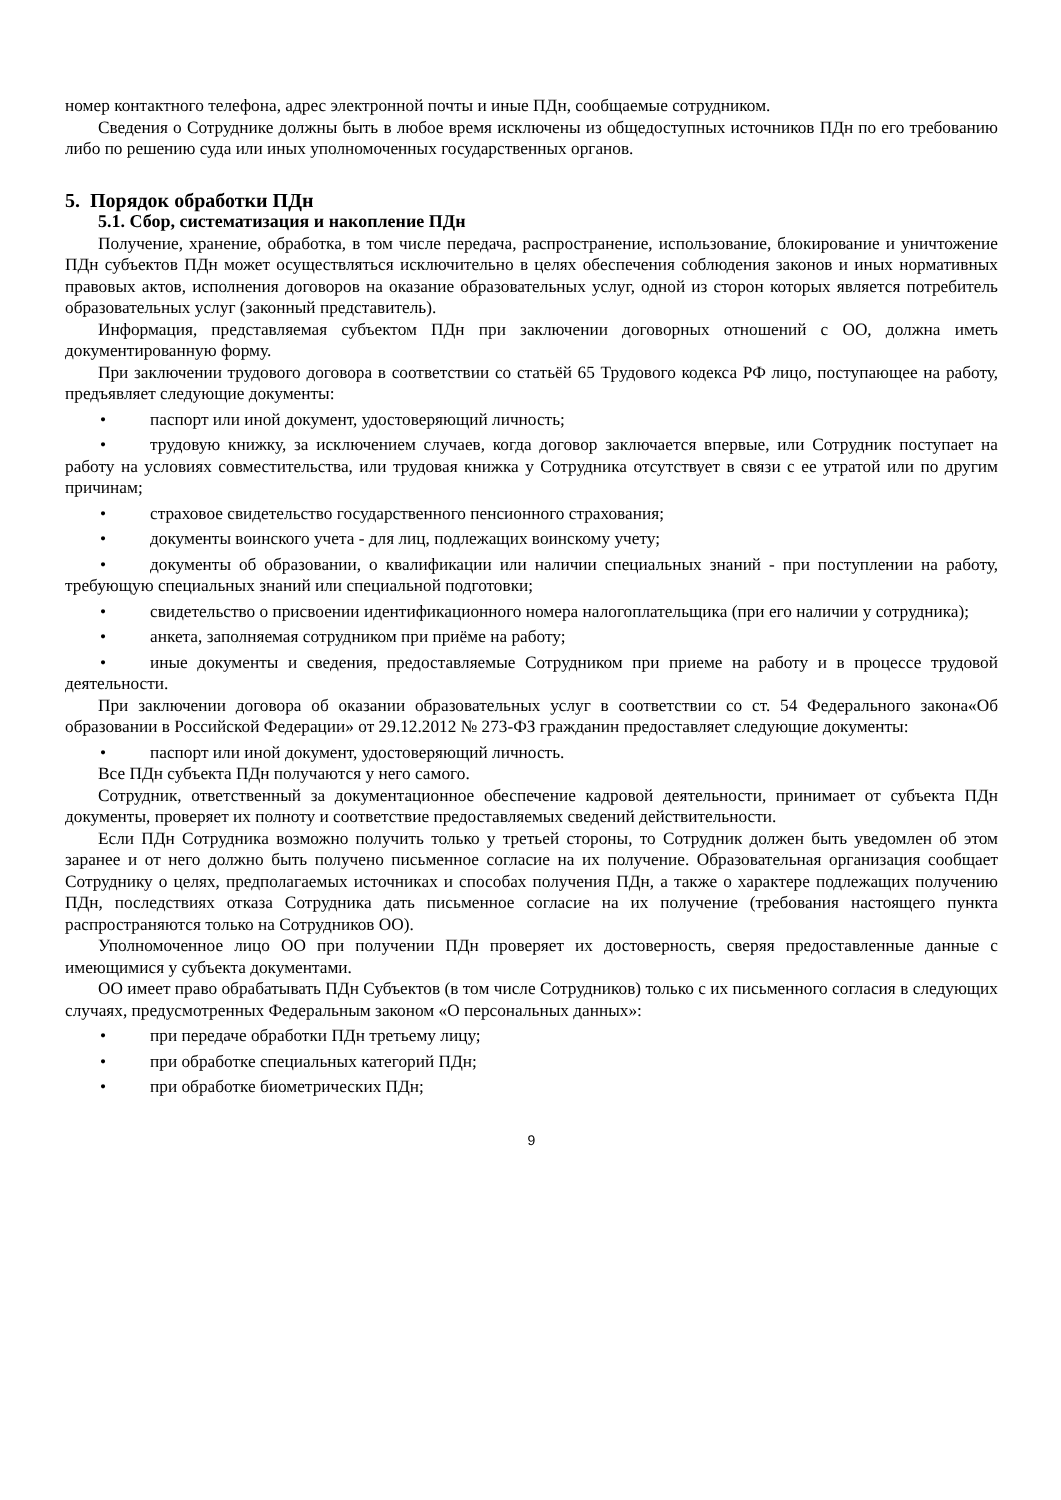номер контактного телефона, адрес электронной почты и иные ПДн, сообщаемые сотрудником.
Сведения о Сотруднике должны быть в любое время исключены из общедоступных источников ПДн по его требованию либо по решению суда или иных уполномоченных государственных органов.
5. Порядок обработки ПДн
5.1. Сбор, систематизация и накопление ПДн
Получение, хранение, обработка, в том числе передача, распространение, использование, блокирование и уничтожение ПДн субъектов ПДн может осуществляться исключительно в целях обеспечения соблюдения законов и иных нормативных правовых актов, исполнения договоров на оказание образовательных услуг, одной из сторон которых является потребитель образовательных услуг (законный представитель).
Информация, представляемая субъектом ПДн при заключении договорных отношений с ОО, должна иметь документированную форму.
При заключении трудового договора в соответствии со статьёй 65 Трудового кодекса РФ лицо, поступающее на работу, предъявляет следующие документы:
• паспорт или иной документ, удостоверяющий личность;
• трудовую книжку, за исключением случаев, когда договор заключается впервые, или Сотрудник поступает на работу на условиях совместительства, или трудовая книжка у Сотрудника отсутствует в связи с ее утратой или по другим причинам;
• страховое свидетельство государственного пенсионного страхования;
• документы воинского учета - для лиц, подлежащих воинскому учету;
• документы об образовании, о квалификации или наличии специальных знаний - при поступлении на работу, требующую специальных знаний или специальной подготовки;
• свидетельство о присвоении идентификационного номера налогоплательщика (при его наличии у сотрудника);
• анкета, заполняемая сотрудником при приёме на работу;
• иные документы и сведения, предоставляемые Сотрудником при приеме на работу и в процессе трудовой деятельности.
При заключении договора об оказании образовательных услуг в соответствии со ст. 54 Федерального закона«Об образовании в Российской Федерации» от 29.12.2012 № 273-ФЗ гражданин предоставляет следующие документы:
• паспорт или иной документ, удостоверяющий личность.
Все ПДн субъекта ПДн получаются у него самого.
Сотрудник, ответственный за документационное обеспечение кадровой деятельности, принимает от субъекта ПДн документы, проверяет их полноту и соответствие предоставляемых сведений действительности.
Если ПДн Сотрудника возможно получить только у третьей стороны, то Сотрудник должен быть уведомлен об этом заранее и от него должно быть получено письменное согласие на их получение. Образовательная организация сообщает Сотруднику о целях, предполагаемых источниках и способах получения ПДн, а также о характере подлежащих получению ПДн, последствиях отказа Сотрудника дать письменное согласие на их получение (требования настоящего пункта распространяются только на Сотрудников ОО).
Уполномоченное лицо ОО при получении ПДн проверяет их достоверность, сверяя предоставленные данные с имеющимися у субъекта документами.
ОО имеет право обрабатывать ПДн Субъектов (в том числе Сотрудников) только с их письменного согласия в следующих случаях, предусмотренных Федеральным законом «О персональных данных»:
• при передаче обработки ПДн третьему лицу;
• при обработке специальных категорий ПДн;
• при обработке биометрических ПДн;
9